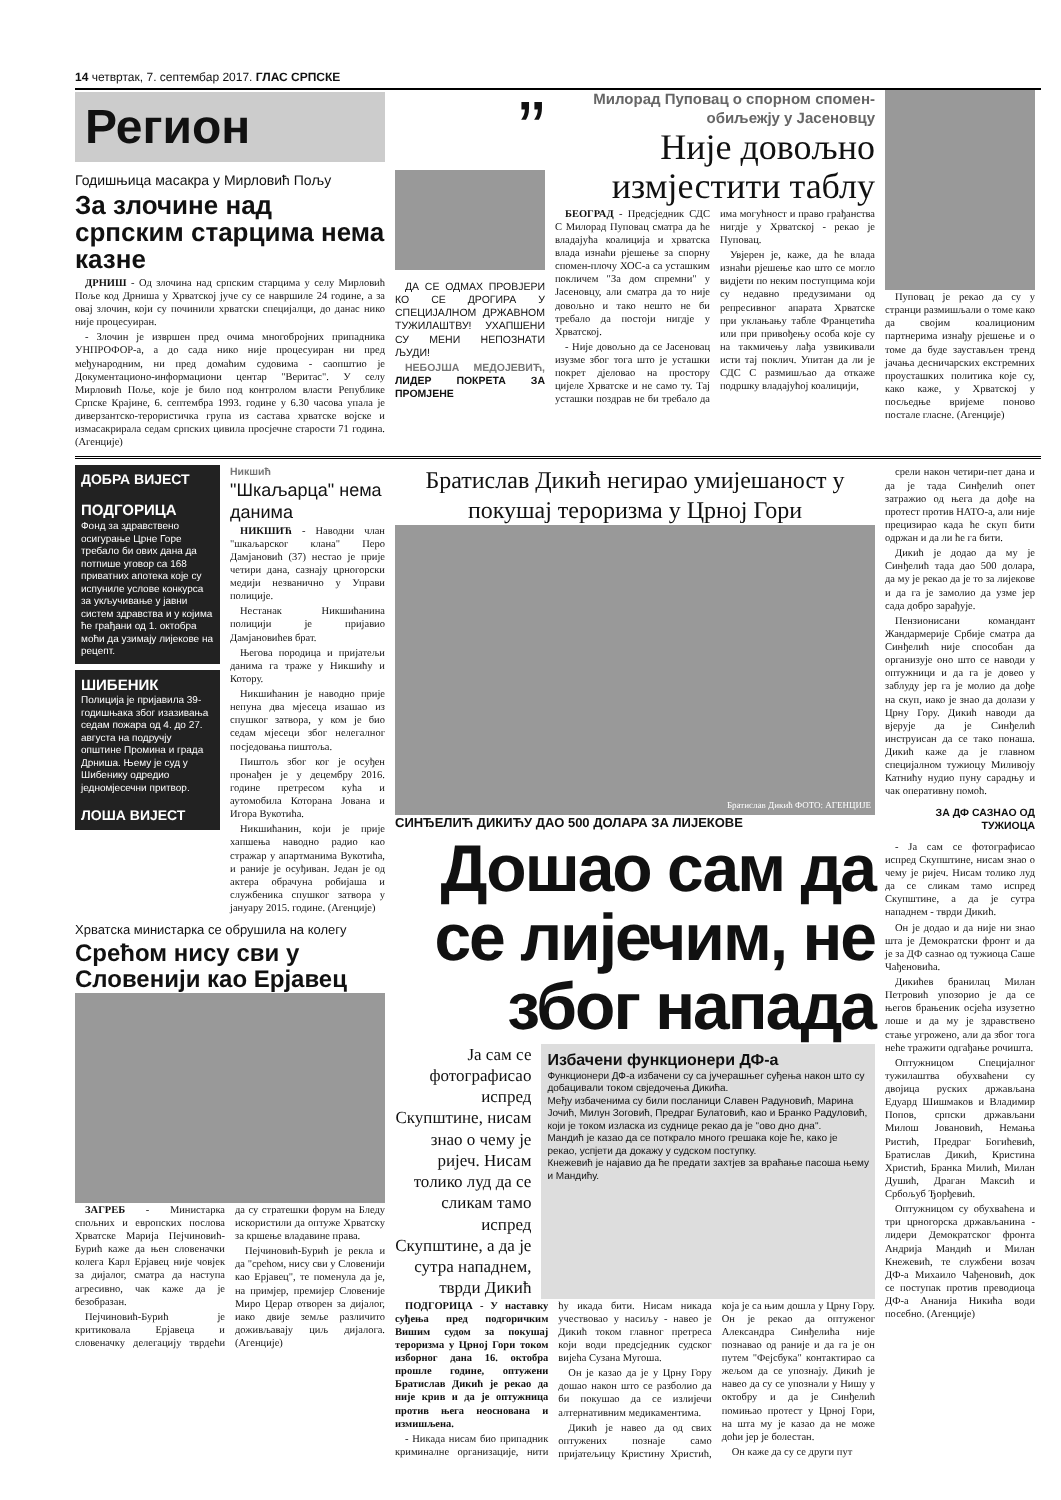14 четвртак, 7. септембар 2017. ГЛАС СРПСКЕ
Регион
Годишњица масакра у Мирловић Пољу
За злочине над српским старцима нема казне
ДРНИШ - Од злочина над српским старцима у селу Мирловић Поље код Дрниша у Хрватској јуче су се навршиле 24 године, а за овај злочин, који су починили хрватски специјалци, до данас нико није процесуиран.
- Злочин је извршен пред очима многобројних припадника УНПРОФОР-а, а до сада нико није процесуиран ни пред међународним, ни пред домаћим судовима - саопштио је Документационо-информациони центар "Веритас". У селу Мирловић Поље, које је било под контролом власти Републике Српске Крајине, 6. септембра 1993. године у 6.30 часова упала је диверзантско-терористичка група из састава хрватске војске и измасакрирала седам српских цивила просјечне старости 71 година. (Агенције)
”
ДА СЕ ОДМАХ ПРОВЈЕРИ КО СЕ ДРОГИРА У СПЕЦИЈАЛНОМ ДРЖАВНОМ ТУЖИЛАШТВУ! УХАПШЕНИ СУ МЕНИ НЕПОЗНАТИ ЉУДИ!
НЕБОЈША МЕДОЈЕВИЋ, ЛИДЕР ПОКРЕТА ЗА ПРОМЈЕНЕ
Милорад Пуповац о спорном спомен-обиљежју у Јасеновцу
Није довољно измјестити таблу
БЕОГРАД - Предсједник СДС С Милорад Пуповац сматра да ће владајућа коалиција и хрватска влада изнаћи рјешење за спорну спомен-плочу ХОС-а са усташким покличем "За дом спремни" у Јасеновцу, али сматра да то није довољно и тако нешто не би требало да постоји нигдје у Хрватској.
- Није довољно да се Јасеновац изузме због тога што је усташки покрет дјеловао на простору цијеле Хрватске и не само ту. Тај усташки поздрав не би требало да има могућност и право грађанства нигдје у Хрватској - рекао је Пуповац.
Увјерен је, каже, да ће влада изнаћи рјешење као што се могло видјети по неким поступцима који су недавно предузимани од репресивног апарата Хрватске при уклањању табле Францетића или при привођењу особа које су на такмичењу лађа узвикивали исти тај поклич. Упитан да ли је СДС С размишљао да откаже подршку владајућој коалицији,
Пуповац је рекао да су у странци размишљали о томе како да својим коалиционим партнерима изнађу рјешење и о томе да буде заустављен тренд јачања десничарских екстремних проусташких политика које су, како каже, у Хрватској у посљедње вријеме поново постале гласне. (Агенције)
ДОБРА ВИЈЕСТ
ПОДГОРИЦА
Фонд за здравствено осигурање Црне Горе требало би ових дана да потпише уговор са 168 приватних апотека које су испуниле услове конкурса за укључивање у јавни систем здравства и у којима ће грађани од 1. октобра моћи да узимају лијекове на рецепт.
ШИБЕНИК
Полиција је пријавила 39-годишњака због изазивања седам пожара од 4. до 27. августа на подручју општине Промина и града Дрниша. Њему је суд у Шибенику одредио једномјесечни притвор.
ЛОША ВИЈЕСТ
Никшић
"Шкаљарца" нема данима
НИКШИЋ - Наводни члан "шкаљарског клана" Перо Дамјановић (37) нестао је прије четири дана, сазнају црногорски медији незванично у Управи полиције.
Нестанак Никшићанина полицији је пријавио Дамјановићев брат.
Његова породица и пријатељи данима га траже у Никшићу и Котору.
Никшићанин је наводно прије непуна два мјесеца изашао из спушког затвора, у ком је био седам мјесеци због нелегалног посједовања пиштоља.
Пиштољ због ког је осуђен пронађен је у децембру 2016. године претресом кућа и аутомобила Которана Јована и Игора Вукотића.
Никшићанин, који је прије хапшења наводно радио као стражар у апартманима Вукотића, и раније је осуђиван. Један је од актера обрачуна робијаша и службеника спушког затвора у јануару 2015. године. (Агенције)
Хрватска министарка се обрушила на колегу
Срећом нису сви у Словенији као Ерјавец
ЗАГРЕБ - Министарка спољних и европских послова Хрватске Марија Пејчиновић-Бурић каже да њен словеначки колега Карл Ерјавец није човјек за дијалог, сматра да наступа агресивно, чак каже да је безобразан.
Пејчиновић-Бурић је критиковала Ерјавеца и словеначку делегацију тврдећи да су стратешки форум на Бледу искористили да оптуже Хрватску за кршење владавине права.
Пејчиновић-Бурић је рекла и да "срећом, нису сви у Словенији као Ерјавец", те поменула да је, на примјер, премијер Словеније Миро Церар отворен за дијалог, иако двије земље различито доживљавају циљ дијалога. (Агенције)
Братислав Дикић негирао умијешаност у покушај тероризма у Црној Гори
Братислав Дикић ФОТО: АГЕНЦИЈЕ
СИНЂЕЛИЋ ДИКИЋУ ДАО 500 ДОЛАРА ЗА ЛИЈЕКОВЕ
Дошао сам да се лијечим, не због напада
Ја сам се фотографисао испред Скупштине, нисам знао о чему је ријеч. Нисам толико луд да се сликам тамо испред Скупштине, а да је сутра нападнем, тврди Дикић
Избачени функционери ДФ-а
Функционери ДФ-а избачени су са јучерашњег суђења након што су добацивали током свједочења Дикића.
Међу избаченима су били посланици Славен Радуновић, Марина Јочић, Милун Зоговић, Предраг Булатовић, као и Бранко Радуловић, који је током изласка из суднице рекао да је "ово дно дна".
Мандић је казао да се поткрало много грешака које ће, како је рекао, успјети да докажу у судском поступку.
Кнежевић је најавио да ће предати захтјев за враћање пасоша њему и Мандићу.
ПОДГОРИЦА - У наставку суђења пред подгоричким Вишим судом за покушај тероризма у Црној Гори током изборног дана 16. октобра прошле године, оптужени Братислав Дикић је рекао да није крив и да је оптужница против њега неоснована и измишљена.
- Никада нисам био припадник криминалне организације, нити ћу икада бити. Нисам никада учествовао у насиљу - навео је Дикић током главног претреса који води предсједник судског вијећа Сузана Мугоша.
Он је казао да је у Црну Гору дошао након што се разболио да би покушао да се излијечи алтернативним медикаментима.
Дикић је навео да од свих оптужених познаје само пријатељицу Кристину Христић, која је са њим дошла у Црну Гору. Он је рекао да оптуженог Александра Синђелића није познавао од раније и да га је он путем "Фејсбука" контактирао са жељом да се упознају. Дикић је навео да су се упознали у Нишу у октобру и да је Синђелић помињао протест у Црној Гори, на шта му је казао да не може доћи јер је болестан.
Он каже да су се други пут
срели након четири-пет дана и да је тада Синђелић опет затражио од њега да дође на протест против НАТО-а, али није прецизирао када ће скуп бити одржан и да ли ће га бити.
Дикић је додао да му је Синђелић тада дао 500 долара, да му је рекао да је то за лијекове и да га је замолио да узме јер сада добро зарађује.
Пензионисани командант Жандармерије Србије сматра да Синђелић није способан да организује оно што се наводи у оптужници и да га је довео у заблуду јер га је молио да дође на скуп, иако је знао да долази у Црну Гору. Дикић наводи да вјерује да је Синђелић инструисан да се тако понаша. Дикић каже да је главном специјалном тужиоцу Миливоју Катнићу нудио пуну сарадњу и чак оперативну помоћ.
ЗА ДФ САЗНАО ОД ТУЖИОЦА
- Ја сам се фотографисао испред Скупштине, нисам знао о чему је ријеч. Нисам толико луд да се сликам тамо испред Скупштине, а да је сутра нападнем - тврди Дикић.
Он је додао и да није ни знао шта је Демократски фронт и да је за ДФ сазнао од тужиоца Саше Чађеновића.
Дикићев бранилац Милан Петровић упозорио је да се његов брањеник осјећа изузетно лоше и да му је здравствено стање угрожено, али да због тога неће тражити одгађање рочишта.
Оптужницом Специјалног тужилаштва обухваћени су двојица руских држављана Едуард Шишмаков и Владимир Попов, српски држављани Милош Јовановић, Немања Ристић, Предраг Богићевић, Братислав Дикић, Кристина Христић, Бранка Милић, Милан Душић, Драган Максић и Србољуб Ђорђевић.
Оптужницом су обухваћена и три црногорска држављанина - лидери Демократског фронта Андрија Мандић и Милан Кнежевић, те службени возач ДФ-а Михаило Чађеновић, док се поступак против преводиоца ДФ-а Ананија Никића води посебно. (Агенције)